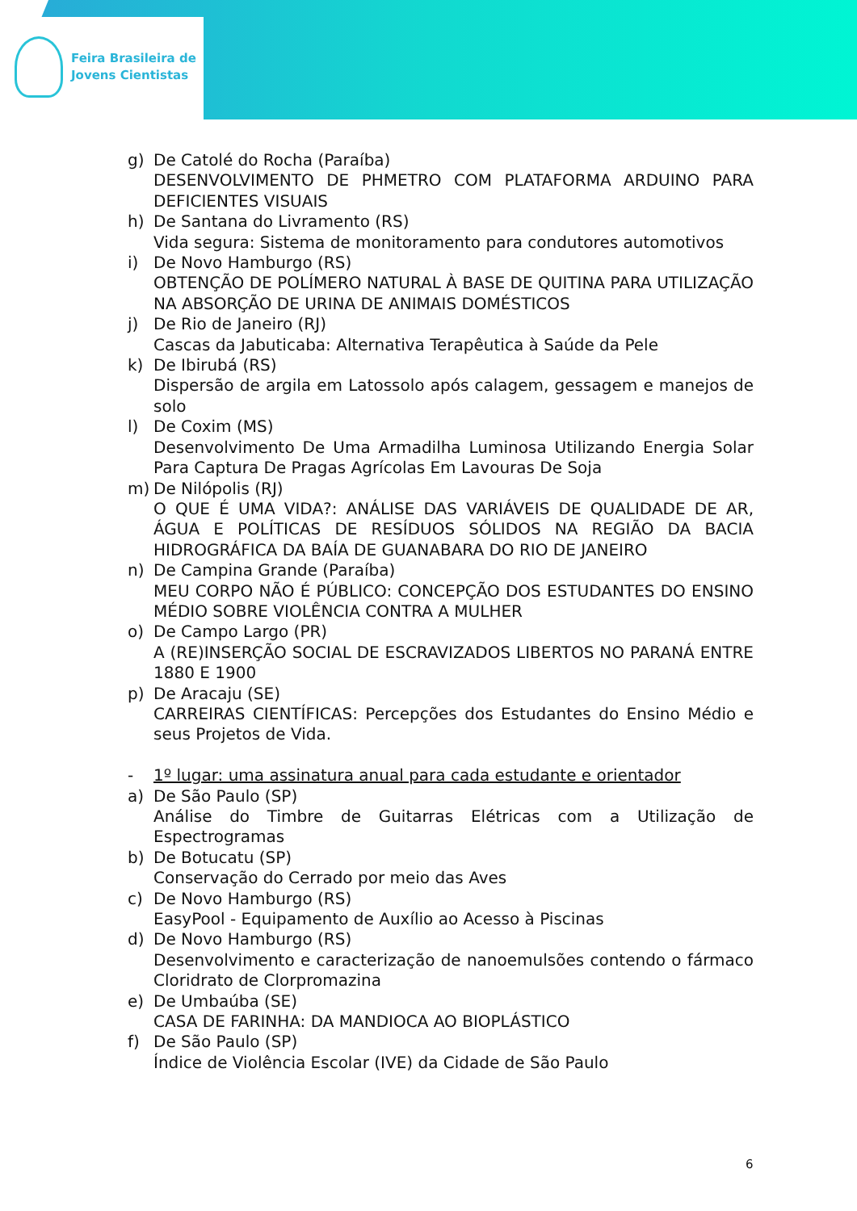Feira Brasileira de
Jovens Cientistas
g) De Catolé do Rocha (Paraíba)
DESENVOLVIMENTO DE PHMETRO COM PLATAFORMA ARDUINO PARA DEFICIENTES VISUAIS
h) De Santana do Livramento (RS)
Vida segura: Sistema de monitoramento para condutores automotivos
i) De Novo Hamburgo (RS)
OBTENÇÃO DE POLÍMERO NATURAL À BASE DE QUITINA PARA UTILIZAÇÃO NA ABSORÇÃO DE URINA DE ANIMAIS DOMÉSTICOS
j) De Rio de Janeiro (RJ)
Cascas da Jabuticaba: Alternativa Terapêutica à Saúde da Pele
k) De Ibirubá (RS)
Dispersão de argila em Latossolo após calagem, gessagem e manejos de solo
l) De Coxim (MS)
Desenvolvimento De Uma Armadilha Luminosa Utilizando Energia Solar Para Captura De Pragas Agrícolas Em Lavouras De Soja
m) De Nilópolis (RJ)
O QUE É UMA VIDA?: ANÁLISE DAS VARIÁVEIS DE QUALIDADE DE AR, ÁGUA E POLÍTICAS DE RESÍDUOS SÓLIDOS NA REGIÃO DA BACIA HIDROGRÁFICA DA BAÍA DE GUANABARA DO RIO DE JANEIRO
n) De Campina Grande (Paraíba)
MEU CORPO NÃO É PÚBLICO: CONCEPÇÃO DOS ESTUDANTES DO ENSINO MÉDIO SOBRE VIOLÊNCIA CONTRA A MULHER
o) De Campo Largo (PR)
A (RE)INSERÇÃO SOCIAL DE ESCRAVIZADOS LIBERTOS NO PARANÁ ENTRE 1880 E 1900
p) De Aracaju (SE)
CARREIRAS CIENTÍFICAS: Percepções dos Estudantes do Ensino Médio e seus Projetos de Vida.
- 1º lugar: uma assinatura anual para cada estudante e orientador
a) De São Paulo (SP)
Análise do Timbre de Guitarras Elétricas com a Utilização de Espectrogramas
b) De Botucatu (SP)
Conservação do Cerrado por meio das Aves
c) De Novo Hamburgo (RS)
EasyPool - Equipamento de Auxílio ao Acesso à Piscinas
d) De Novo Hamburgo (RS)
Desenvolvimento e caracterização de nanoemulsões contendo o fármaco Cloridrato de Clorpromazina
e) De Umbaúba (SE)
CASA DE FARINHA: DA MANDIOCA AO BIOPLÁSTICO
f) De São Paulo (SP)
Índice de Violência Escolar (IVE) da Cidade de São Paulo
6